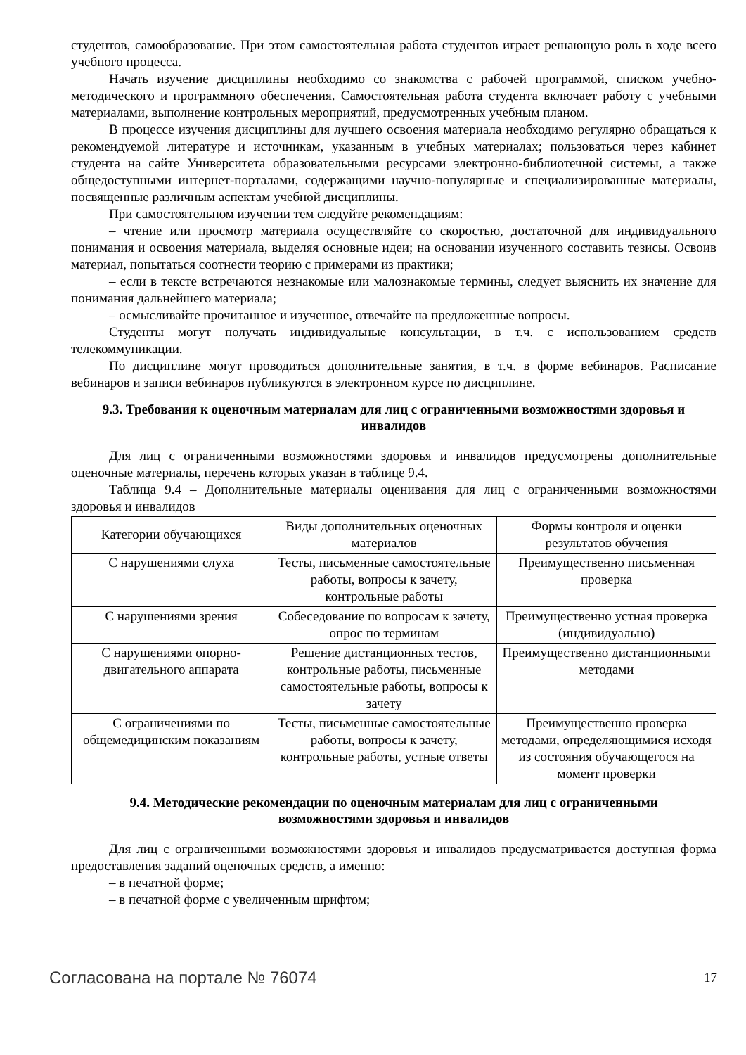студентов, самообразование. При этом самостоятельная работа студентов играет решающую роль в ходе всего учебного процесса.
Начать изучение дисциплины необходимо со знакомства с рабочей программой, списком учебно-методического и программного обеспечения. Самостоятельная работа студента включает работу с учебными материалами, выполнение контрольных мероприятий, предусмотренных учебным планом.
В процессе изучения дисциплины для лучшего освоения материала необходимо регулярно обращаться к рекомендуемой литературе и источникам, указанным в учебных материалах; пользоваться через кабинет студента на сайте Университета образовательными ресурсами электронно-библиотечной системы, а также общедоступными интернет-порталами, содержащими научно-популярные и специализированные материалы, посвященные различным аспектам учебной дисциплины.
При самостоятельном изучении тем следуйте рекомендациям:
– чтение или просмотр материала осуществляйте со скоростью, достаточной для индивидуального понимания и освоения материала, выделяя основные идеи; на основании изученного составить тезисы. Освоив материал, попытаться соотнести теорию с примерами из практики;
– если в тексте встречаются незнакомые или малознакомые термины, следует выяснить их значение для понимания дальнейшего материала;
– осмысливайте прочитанное и изученное, отвечайте на предложенные вопросы.
Студенты могут получать индивидуальные консультации, в т.ч. с использованием средств телекоммуникации.
По дисциплине могут проводиться дополнительные занятия, в т.ч. в форме вебинаров. Расписание вебинаров и записи вебинаров публикуются в электронном курсе по дисциплине.
9.3. Требования к оценочным материалам для лиц с ограниченными возможностями здоровья и инвалидов
Для лиц с ограниченными возможностями здоровья и инвалидов предусмотрены дополнительные оценочные материалы, перечень которых указан в таблице 9.4.
Таблица 9.4 – Дополнительные материалы оценивания для лиц с ограниченными возможностями здоровья и инвалидов
| Категории обучающихся | Виды дополнительных оценочных материалов | Формы контроля и оценки результатов обучения |
| С нарушениями слуха | Тесты, письменные самостоятельные работы, вопросы к зачету, контрольные работы | Преимущественно письменная проверка |
| С нарушениями зрения | Собеседование по вопросам к зачету, опрос по терминам | Преимущественно устная проверка (индивидуально) |
| С нарушениями опорно-двигательного аппарата | Решение дистанционных тестов, контрольные работы, письменные самостоятельные работы, вопросы к зачету | Преимущественно дистанционными методами |
| С ограничениями по общемедицинским показаниям | Тесты, письменные самостоятельные работы, вопросы к зачету, контрольные работы, устные ответы | Преимущественно проверка методами, определяющимися исходя из состояния обучающегося на момент проверки |
9.4. Методические рекомендации по оценочным материалам для лиц с ограниченными возможностями здоровья и инвалидов
Для лиц с ограниченными возможностями здоровья и инвалидов предусматривается доступная форма предоставления заданий оценочных средств, а именно:
– в печатной форме;
– в печатной форме с увеличенным шрифтом;
Согласована на портале № 76074 17